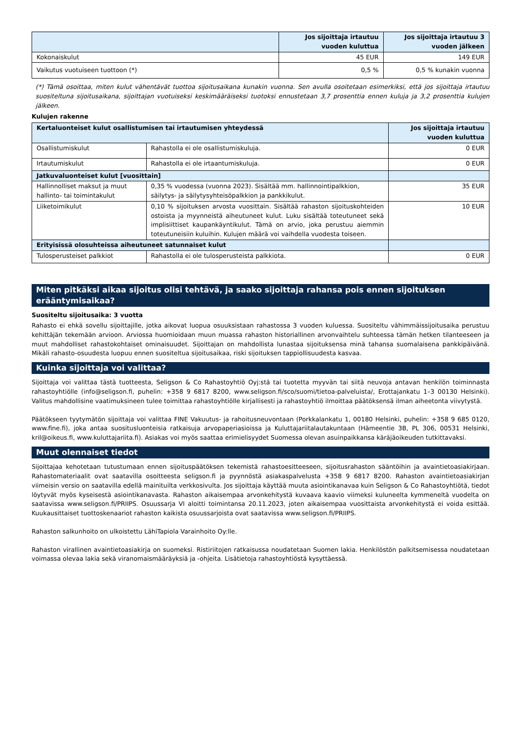| | Jos sijoittaja irtautuu vuoden kuluttua | Jos sijoittaja irtautuu 3 vuoden jälkeen |
| --- | --- | --- |
| Kokonaiskulut | 45 EUR | 149 EUR |
| Vaikutus vuotuiseen tuottoon (*) | 0,5 % | 0,5 % kunakin vuonna |
(*) Tämä osoittaa, miten kulut vähentävät tuottoa sijoitusaikana kunakin vuonna. Sen avulla osoitetaan esimerkiksi, että jos sijoittaja irtautuu suositeltuna sijoitusaikana, sijoittajan vuotuiseksi keskimääräiseksi tuotoksi ennustetaan 3,7 prosenttia ennen kuluja ja 3,2 prosenttia kulujen jälkeen.
Kulujen rakenne
| Kertaluonteiset kulut osallistumisen tai irtautumisen yhteydessä | | Jos sijoittaja irtautuu vuoden kuluttua |
| --- | --- | --- |
| Osallistumiskulut | Rahastolla ei ole osallistumiskuluja. | 0 EUR |
| Irtautumiskulut | Rahastolla ei ole irtaantumiskuluja. | 0 EUR |
| Jatkuvaluonteiset kulut [vuosittain] | | |
| Hallinnolliset maksut ja muut hallinto- tai toimintakulut | 0,35 % vuodessa (vuonna 2023). Sisältää mm. hallinnointipalkkion, säilytys- ja säilytysyhteisöpalkkion ja pankkikulut. | 35 EUR |
| Liiketoimikulut | 0,10 % sijoituksen arvosta vuosittain. Sisältää rahaston sijoituskohteiden ostoista ja myynneistä aiheutuneet kulut. Luku sisältää toteutuneet sekä implisiittiset kaupankäyntikulut. Tämä on arvio, joka perustuu aiemmin toteutuneisiin kuluihin. Kulujen määrä voi vaihdella vuodesta toiseen. | 10 EUR |
| Erityisissä olosuhteissa aiheutuneet satunnaiset kulut | | |
| Tulosperusteiset palkkiot | Rahastolla ei ole tulosperusteista palkkiota. | 0 EUR |
Miten pitkäksi aikaa sijoitus olisi tehtävä, ja saako sijoittaja rahansa pois ennen sijoituksen erääntymisaikaa?
Suositeltu sijoitusaika: 3 vuotta
Rahasto ei ehkä sovellu sijoittajille, jotka aikovat luopua osuuksistaan rahastossa 3 vuoden kuluessa. Suositeltu vähimmäissijoitusaika perustuu kehittäjän tekemään arvioon. Arviossa huomioidaan muun muassa rahaston historiallinen arvonvaihtelu suhteessa tämän hetken tilanteeseen ja muut mahdolliset rahastokohtaiset ominaisuudet. Sijoittajan on mahdollista lunastaa sijoituksensa minä tahansa suomalaisena pankkipäivänä. Mikäli rahasto-osuudesta luopuu ennen suositeltua sijoitusaikaa, riski sijoituksen tappiollisuudesta kasvaa.
Kuinka sijoittaja voi valittaa?
Sijoittaja voi valittaa tästä tuotteesta, Seligson & Co Rahastoyhtiö Oyj:stä tai tuotetta myyvän tai siitä neuvoja antavan henkilön toiminnasta rahastoyhtiölle (info@seligson.fi, puhelin: +358 9 6817 8200, www.seligson.fi/sco/suomi/tietoa-palveluista/, Erottajankatu 1–3 00130 Helsinki). Valitus mahdollisine vaatimuksineen tulee toimittaa rahastoyhtiölle kirjallisesti ja rahastoyhtiö ilmoittaa päätöksensä ilman aiheetonta viivytystä.
Päätökseen tyytymätön sijoittaja voi valittaa FINE Vakuutus- ja rahoitusneuvontaan (Porkkalankatu 1, 00180 Helsinki, puhelin: +358 9 685 0120, www.fine.fi), joka antaa suositusluonteisia ratkaisuja arvopaperiasioissa ja Kuluttajariitalautakuntaan (Hämeentie 3B, PL 306, 00531 Helsinki, kril@oikeus.fi, www.kuluttajariita.fi). Asiakas voi myös saattaa erimielisyydet Suomessa olevan asuinpaikkansa käräjäoikeuden tutkittavaksi.
Muut olennaiset tiedot
Sijoittajaa kehotetaan tutustumaan ennen sijoituspäätöksen tekemistä rahastoesitteeseen, sijoitusrahaston sääntöihin ja avaintietoasiakirjaan. Rahastomateriaalit ovat saatavilla osoitteesta seligson.fi ja pyynnöstä asiakaspalvelusta +358 9 6817 8200. Rahaston avaintietoasiakirjan viimeisin versio on saatavilla edellä mainituilta verkkosivulta. Jos sijoittaja käyttää muuta asiointikanavaa kuin Seligson & Co Rahastoyhtiötä, tiedot löytyvät myös kyseisestä asiointikanavasta. Rahaston aikaisempaa arvonkehitystä kuvaava kaavio viimeksi kuluneelta kymmeneltä vuodelta on saatavissa www.seligson.fi/PRIIPS. Osuussarja VI aloitti toimintansa 20.11.2023, joten aikaisempaa vuosittaista arvonkehitystä ei voida esittää. Kuukausittaiset tuottoskenaariot rahaston kaikista osuussarjoista ovat saatavissa www.seligson.fi/PRIIPS.
Rahaston salkunhoito on ulkoistettu LähiTapiola Varainhoito Oy:lle.
Rahaston virallinen avaintietoasiakirja on suomeksi. Ristiriitojen ratkaisussa noudatetaan Suomen lakia. Henkilöstön palkitsemisessa noudatetaan voimassa olevaa lakia sekä viranomaismääräyksiä ja -ohjeita. Lisätietoja rahastoyhtiöstä kysyttäessä.